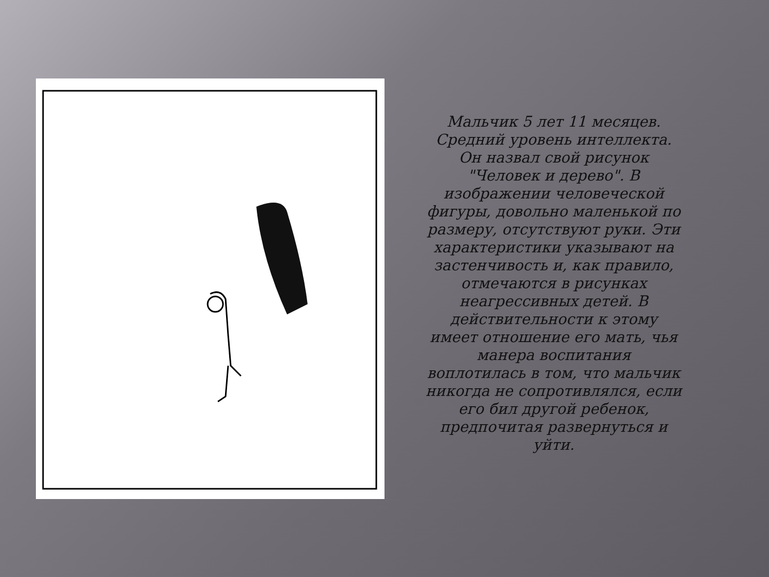Мальчик 5 лет 11 месяцев. Средний уровень интеллекта. Он назвал свой рисунок "Человек и дерево". В изображении человеческой фигуры, довольно маленькой по размеру, отсутствуют руки. Эти характеристики указывают на застенчивость и, как правило, отмечаются в рисунках неагрессивных детей. В действительности к этому имеет отношение его мать, чья манера воспитания воплотилась в том, что мальчик никогда не сопротивлялся, если его бил другой ребенок, предпочитая развернуться и уйти.